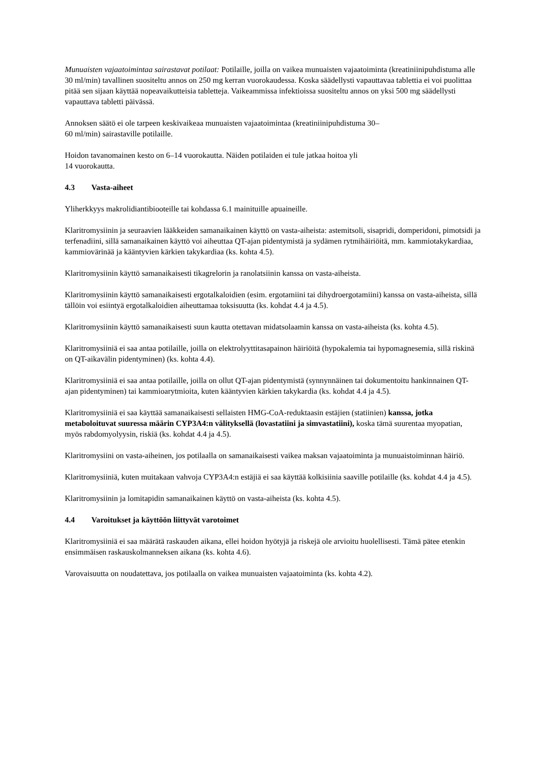Munuaisten vajaatoimintaa sairastavat potilaat: Potilaille, joilla on vaikea munuaisten vajaatoiminta (kreatiniinipuhdistuma alle 30 ml/min) tavallinen suositeltu annos on 250 mg kerran vuorokaudessa. Koska säädellysti vapauttavaa tablettia ei voi puolittaa pitää sen sijaan käyttää nopeavaikutteisia tabletteja. Vaikeammissa infektioissa suositeltu annos on yksi 500 mg säädellysti vapauttava tabletti päivässä.
Annoksen säätö ei ole tarpeen keskivaikeaa munuaisten vajaatoimintaa (kreatiniinipuhdistuma 30–
60 ml/min) sairastaville potilaille.
Hoidon tavanomainen kesto on 6–14 vuorokautta. Näiden potilaiden ei tule jatkaa hoitoa yli
14 vuorokautta.
4.3 Vasta-aiheet
Yliherkkyys makrolidiantibiooteille tai kohdassa 6.1 mainituille apuaineille.
Klaritromysiinin ja seuraavien lääkkeiden samanaikainen käyttö on vasta-aiheista: astemitsoli, sisapridi, domperidoni, pimotsidi ja terfenadiini, sillä samanaikainen käyttö voi aiheuttaa QT-ajan pidentymistä ja sydämen rytmihäiriöitä, mm. kammiotakykardiaa, kammiovärinää ja kääntyvien kärkien takykardiaa (ks. kohta 4.5).
Klaritromysiinin käyttö samanaikaisesti tikagrelorin ja ranolatsiinin kanssa on vasta-aiheista.
Klaritromysiinin käyttö samanaikaisesti ergotalkaloidien (esim. ergotamiini tai dihydroergotamiini) kanssa on vasta-aiheista, sillä tällöin voi esiintyä ergotalkaloidien aiheuttamaa toksisuutta (ks. kohdat 4.4 ja 4.5).
Klaritromysiinin käyttö samanaikaisesti suun kautta otettavan midatsolaamin kanssa on vasta-aiheista (ks. kohta 4.5).
Klaritromysiiniä ei saa antaa potilaille, joilla on elektrolyyttitasapainon häiriöitä (hypokalemia tai hypomagnesemia, sillä riskinä on QT-aikavälin pidentyminen) (ks. kohta 4.4).
Klaritromysiiniä ei saa antaa potilaille, joilla on ollut QT-ajan pidentymistä (synnynnäinen tai dokumentoitu hankinnainen QT-ajan pidentyminen) tai kammioarytmioita, kuten kääntyvien kärkien takykardia (ks. kohdat 4.4 ja 4.5).
Klaritromysiiniä ei saa käyttää samanaikaisesti sellaisten HMG-CoA-reduktaasin estäjien (statiinien) kanssa, jotka metaboloituvat suuressa määrin CYP3A4:n välityksellä (lovastatiini ja simvastatiini), koska tämä suurentaa myopatian, myös rabdomyolyysin, riskiä (ks. kohdat 4.4 ja 4.5).
Klaritromysiini on vasta-aiheinen, jos potilaalla on samanaikaisesti vaikea maksan vajaatoiminta ja munuaistoiminnan häiriö.
Klaritromysiiniä, kuten muitakaan vahvoja CYP3A4:n estäjiä ei saa käyttää kolkisiinia saaville potilaille (ks. kohdat 4.4 ja 4.5).
Klaritromysiinin ja lomitapidin samanaikainen käyttö on vasta-aiheista (ks. kohta 4.5).
4.4 Varoitukset ja käyttöön liittyvät varotoimet
Klaritromysiiniä ei saa määrätä raskauden aikana, ellei hoidon hyötyjä ja riskejä ole arvioitu huolellisesti. Tämä pätee etenkin ensimmäisen raskauskolmanneksen aikana (ks. kohta 4.6).
Varovaisuutta on noudatettava, jos potilaalla on vaikea munuaisten vajaatoiminta (ks. kohta 4.2).